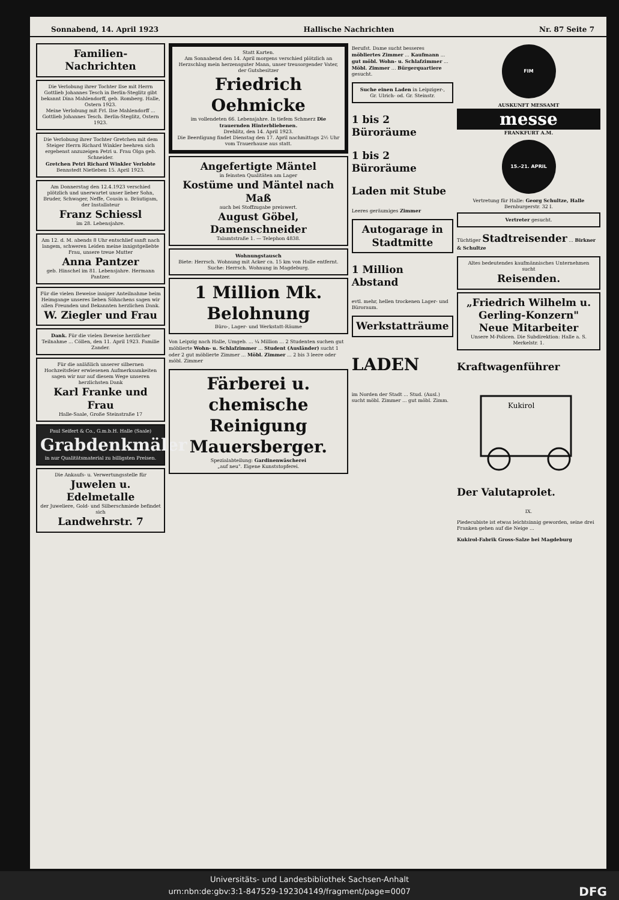Sonnabend, 14. April 1923 Hallische Nachrichten Nr. 87 Seite 7
Familien-Nachrichten
Die Verlobung ihrer Tochter Ilse mit Herrn Gottlieb Johannes Tesch in Berlin-Steglitz gibt bekannt Dina Mahlendorff, geb. Romberg. Halle, Ostern 1923.
Meine Verlobung mit Frl. Ilse Mahlendorff ... Gottlieb Johannes Tesch. Berlin-Steglitz, Ostern 1923.
Die Verlobung ihrer Tochter Gretchen mit dem Steiger Herrn Richard Winkler beehren sich ergebenst anzuzeigen Petri u. Frau Olga geb. Schneider.
Gretchen Petri Richard Winkler Verlobte Bennstedt Nietleben 15. April 1923.
Am Donnerstag den 12.4.1923 verschied plötzlich und unerwartet unser lieber Sohn, Bruder, Schwager, Neffe, Cousin u. Bräutigam, der Installateur
Franz Schiessl
im 28. Lebensjahre.
Am 12. d. M. abends 8 Uhr entschlief sanft nach langem, schweren Leiden meine innigstgeliebte Frau, unsere treue Mutter
Anna Pantzer
geb. Hinschel im 81. Lebensjahre. Hermann Pantzer.
Für die vielen Beweise inniger Anteilnahme beim Heimgange unseres lieben Söhnchens sagen wir allen Freunden und Bekannten herzlichen Dank.
W. Ziegler und Frau
Dank. Für die vielen Beweise herzlicher Teilnahme ... Cöllen, den 11. April 1923. Familie Zander.
Für die anläßlich unserer silbernen Hochzeitsfeier erwiesenen Aufmerksamkeiten sagen wir nur auf diesem Wege unseren herzlichsten Dank
Karl Franke und Frau
Halle-Saale, Große Steinstraße 17
Paul Seifert & Co., G.m.b.H. Halle (Saale)
Grabdenkmäler
in nur Qualitätsmaterial zu billigsten Preisen.
Die Ankaufs- u. Verwertungsstelle für
Juwelen u. Edelmetalle
der Juweliere, Gold- und Silberschmiede befindet sich
Landwehrstr. 7
Statt Karten.
Am Sonnabend den 14. April morgens verschied plötzlich an Herzschlag mein herzensguter Mann, unser treusorgender Vater, der Gutsbesitzer
Friedrich Oehmicke
im vollendeten 66. Lebensjahre. In tiefem Schmerz Die trauernden Hinterbliebenen.
Drehlitz, den 14. April 1923.
Die Beerdigung findet Dienstag den 17. April nachmittags 2½ Uhr vom Trauerhause aus statt.
Angefertigte Mäntel
in feinsten Qualitäten am Lager
Kostüme und Mäntel nach Maß
auch bei Stoffzugabe preiswert.
August Göbel, Damenschneider
Talamtstraße 1. — Telephon 4838.
Wohnungstausch
Biete: Herrsch. Wohnung mit Acker ca. 15 km von Halle entfernt. Suche: Herrsch. Wohnung in Magdeburg.
1 Million Mk. Belohnung
Büro-, Lager- und Werkstatt-Räume
Von Leipzig nach Halle, Umgeb. ... ¼ Million ... 2 Studenten suchen gut möblierte Wohn- u. Schlafzimmer ... Student (Ausländer) sucht 1 oder 2 gut möblierte Zimmer ... Möbl. Zimmer ... 2 bis 3 leere oder möbl. Zimmer
Färberei u. chemische Reinigung
Mauersberger.
Spezialabteilung: Gardinenwäscherei
„auf neu". Eigene Kunststopferei.
Berufst. Dame sucht besseres möbliertes Zimmer ... Kaufmann ... gut möbl. Wohn- u. Schlafzimmer ... Möbl. Zimmer ... Bürgerquartiere gesucht.
Suche einen Laden in Leipziger-, Gr. Ulrich- od. Gr. Steinstr.
1 bis 2 Büroräume
1 bis 2 Büroräume
Laden mit Stube
Leeres geräumiges Zimmer
Autogarage in Stadtmitte
1 Million Abstand
evtl. mehr, hellen trockenen Lager- und Büroraum.
Werkstatträume
LADEN
im Norden der Stadt ... Stud. (Ausl.) sucht möbl. Zimmer ... gut möbl. Zimm.
FIM
AUSKUNFT MESSAMT
messe
FRANKFURT A.M.
15.-21. APRIL
Vertretung für Halle: Georg Schultze, Halle
Bernburgerstr. 32 I.
Vertreter gesucht.
Tüchtiger Stadtreisender ... Birkner & Schultze
Altes bedeutendes kaufmännisches Unternehmen sucht
Reisenden.
„Friedrich Wilhelm u. Gerling-Konzern"
Neue Mitarbeiter
Unsere M-Policen. Die Subdirektion: Halle a. S. Merkelstr. 1.
Kraftwagenführer
Kukirol
Der Valutaprolet.
IX.
Piedecubiste ist etwas leichtsinnig geworden, seine drei Franken gehen auf die Neige ...
Kukirol-Fabrik Gross-Salze bei Magdeburg
Universitäts- und Landesbibliothek Sachsen-Anhalt
urn:nbn:de:gbv:3:1-847529-192304149/fragment/page=0007 DFG